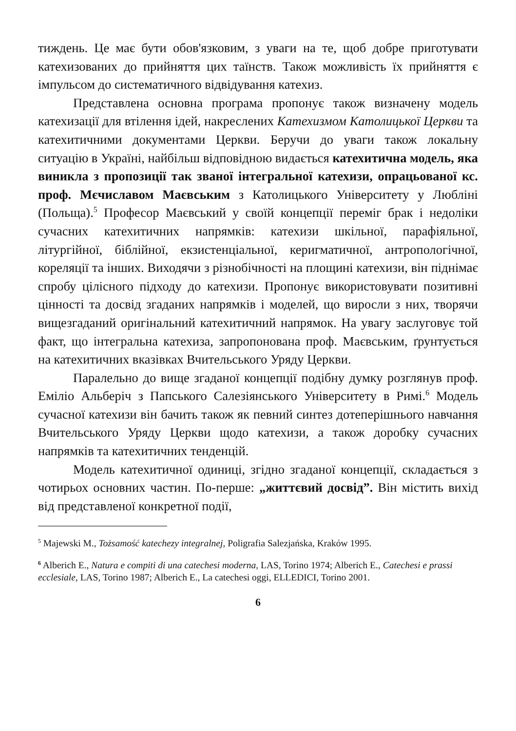тиждень. Це має бути обов'язковим, з уваги на те, щоб добре приготувати катехизованих до прийняття цих таїнств. Також можливість їх прийняття є імпульсом до систематичного відвідування катехиз.
Представлена основна програма пропонує також визначену модель катехизації для втілення ідей, накреслених Катехизмом Католицької Церкви та катехитичними документами Церкви. Беручи до уваги також локальну ситуацію в Україні, найбільш відповідною видається катехитична модель, яка виникла з пропозиції так званої інтегральної катехизи, опрацьованої кс. проф. Мєчиславом Маєвським з Католицького Університету у Любліні (Польща).<sup>5</sup> Професор Маєвський у своїй концепції переміг брак і недоліки сучасних катехитичних напрямків: катехизи шкільної, парафіяльної, літургійної, біблійної, екзистенціальної, керигматичної, антропологічної, кореляції та інших. Виходячи з різнобічності на площині катехизи, він піднімає спробу цілісного підходу до катехизи. Пропонує використовувати позитивні цінності та досвід згаданих напрямків і моделей, що виросли з них, творячи вищезгаданий оригінальний катехитичний напрямок. На увагу заслуговує той факт, що інтегральна катехиза, запропонована проф. Маєвським, ґрунтується на катехитичних вказівках Вчительського Уряду Церкви.
Паралельно до вище згаданої концепції подібну думку розглянув проф. Еміліо Альберіч з Папського Салезіянського Університету в Римі.<sup>6</sup> Модель сучасної катехизи він бачить також як певний синтез дотеперішнього навчання Вчительського Уряду Церкви щодо катехизи, а також доробку сучасних напрямків та катехитичних тенденцій.
Модель катехитичної одиниці, згідно згаданої концепції, складається з чотирьох основних частин. По-перше: „життєвий досвід”. Він містить вихід від представленої конкретної події,
<sup>5</sup> Majewski M., Tożsamość katechezy integralnej, Poligrafia Salezjańska, Kraków 1995.
<sup>6</sup> Alberich E., Natura e compiti di una catechesi moderna, LAS, Torino 1974; Alberich E., Catechesi e prassi ecclesiale, LAS, Torino 1987; Alberich E., La catechesi oggi, ELLEDICI, Torino 2001.
6